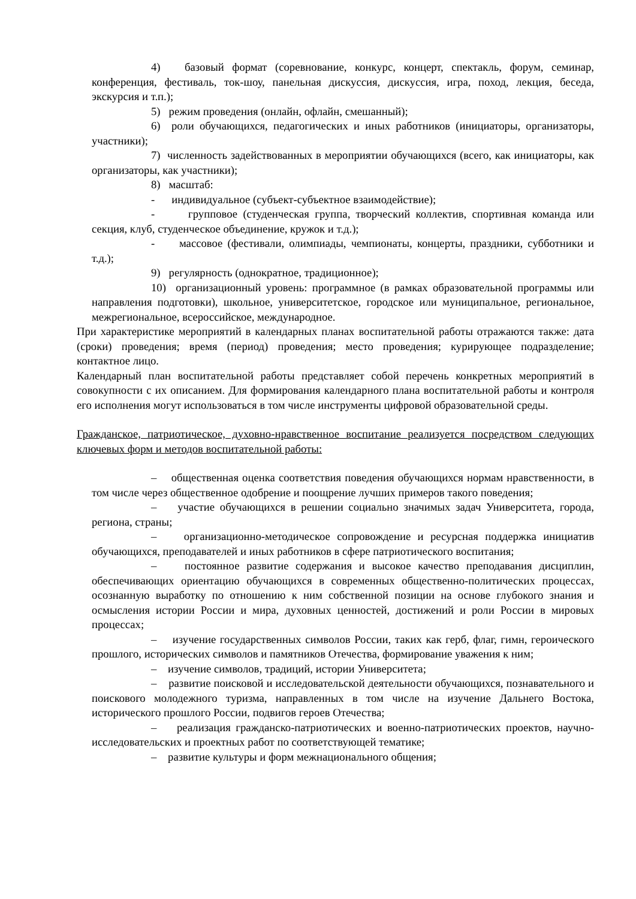4) базовый формат (соревнование, конкурс, концерт, спектакль, форум, семинар, конференция, фестиваль, ток-шоу, панельная дискуссия, дискуссия, игра, поход, лекция, беседа, экскурсия и т.п.);
5) режим проведения (онлайн, офлайн, смешанный);
6) роли обучающихся, педагогических и иных работников (инициаторы, организаторы, участники);
7) численность задействованных в мероприятии обучающихся (всего, как инициаторы, как организаторы, как участники);
8) масштаб:
- индивидуальное (субъект-субъектное взаимодействие);
- групповое (студенческая группа, творческий коллектив, спортивная команда или секция, клуб, студенческое объединение, кружок и т.д.);
- массовое (фестивали, олимпиады, чемпионаты, концерты, праздники, субботники и т.д.);
9) регулярность (однократное, традиционное);
10) организационный уровень: программное (в рамках образовательной программы или направления подготовки), школьное, университетское, городское или муниципальное, региональное, межрегиональное, всероссийское, международное.
При характеристике мероприятий в календарных планах воспитательной работы отражаются также: дата (сроки) проведения; время (период) проведения; место проведения; курирующее подразделение; контактное лицо.
Календарный план воспитательной работы представляет собой перечень конкретных мероприятий в совокупности с их описанием. Для формирования календарного плана воспитательной работы и контроля его исполнения могут использоваться в том числе инструменты цифровой образовательной среды.
Гражданское, патриотическое, духовно-нравственное воспитание реализуется посредством следующих ключевых форм и методов воспитательной работы:
– общественная оценка соответствия поведения обучающихся нормам нравственности, в том числе через общественное одобрение и поощрение лучших примеров такого поведения;
– участие обучающихся в решении социально значимых задач Университета, города, региона, страны;
– организационно-методическое сопровождение и ресурсная поддержка инициатив обучающихся, преподавателей и иных работников в сфере патриотического воспитания;
– постоянное развитие содержания и высокое качество преподавания дисциплин, обеспечивающих ориентацию обучающихся в современных общественно-политических процессах, осознанную выработку по отношению к ним собственной позиции на основе глубокого знания и осмысления истории России и мира, духовных ценностей, достижений и роли России в мировых процессах;
– изучение государственных символов России, таких как герб, флаг, гимн, героического прошлого, исторических символов и памятников Отечества, формирование уважения к ним;
– изучение символов, традиций, истории Университета;
– развитие поисковой и исследовательской деятельности обучающихся, познавательного и поискового молодежного туризма, направленных в том числе на изучение Дальнего Востока, исторического прошлого России, подвигов героев Отечества;
– реализация гражданско-патриотических и военно-патриотических проектов, научно-исследовательских и проектных работ по соответствующей тематике;
– развитие культуры и форм межнационального общения;